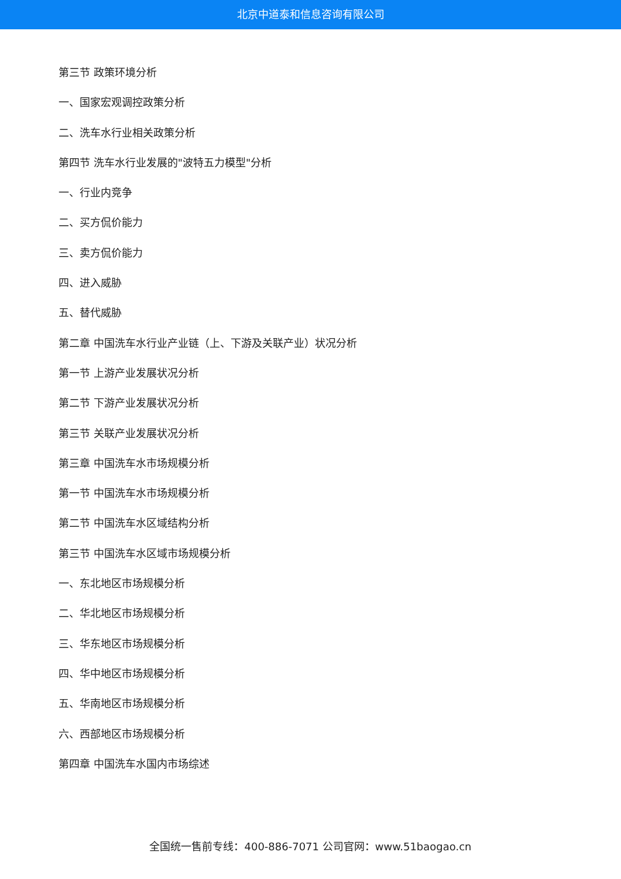北京中道泰和信息咨询有限公司
第三节 政策环境分析
一、国家宏观调控政策分析
二、洗车水行业相关政策分析
第四节 洗车水行业发展的"波特五力模型"分析
一、行业内竞争
二、买方侃价能力
三、卖方侃价能力
四、进入威胁
五、替代威胁
第二章 中国洗车水行业产业链（上、下游及关联产业）状况分析
第一节 上游产业发展状况分析
第二节 下游产业发展状况分析
第三节 关联产业发展状况分析
第三章 中国洗车水市场规模分析
第一节 中国洗车水市场规模分析
第二节 中国洗车水区域结构分析
第三节 中国洗车水区域市场规模分析
一、东北地区市场规模分析
二、华北地区市场规模分析
三、华东地区市场规模分析
四、华中地区市场规模分析
五、华南地区市场规模分析
六、西部地区市场规模分析
第四章 中国洗车水国内市场综述
全国统一售前专线：400-886-7071 公司官网：www.51baogao.cn